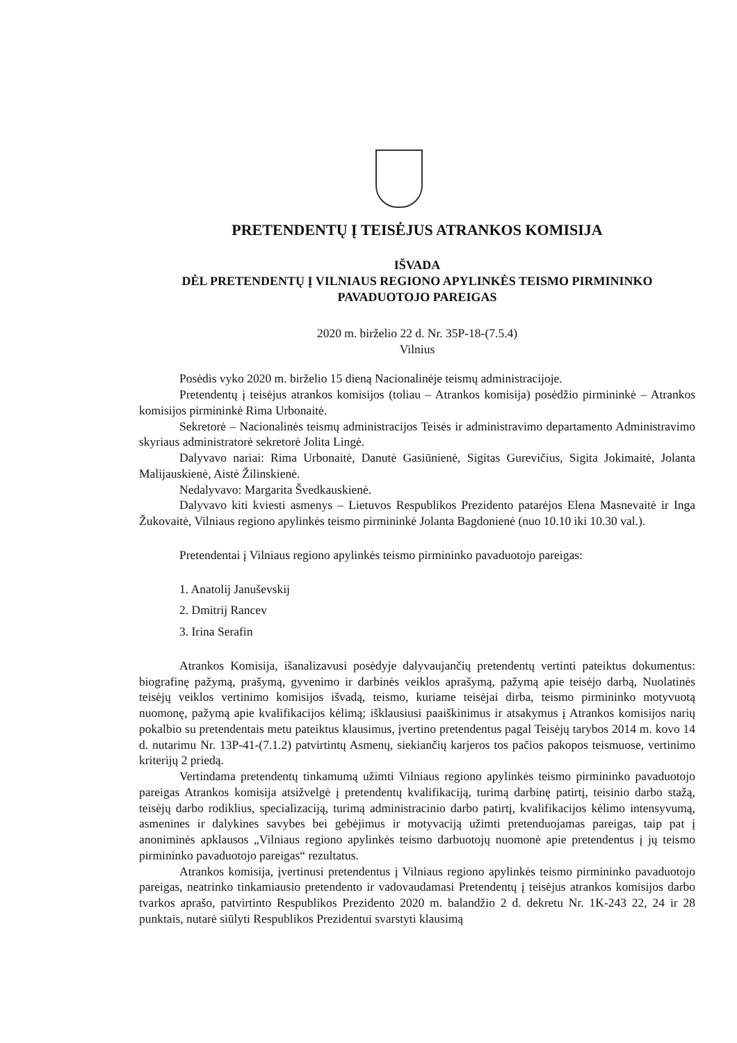PRETENDENTŲ Į TEISĖJUS ATRANKOS KOMISIJA
IŠVADA
DĖL PRETENDENTŲ Į VILNIAUS REGIONO APYLINKĖS TEISMO PIRMININKO PAVADUOTOJO PAREIGAS
2020 m. birželio 22 d. Nr. 35P-18-(7.5.4)
Vilnius
Posėdis vyko 2020 m. birželio 15 dieną Nacionalinėje teismų administracijoje.
Pretendentų į teisėjus atrankos komisijos (toliau – Atrankos komisija) posėdžio pirmininkė – Atrankos komisijos pirmininkė Rima Urbonaitė.
Sekretorė – Nacionalinės teismų administracijos Teisės ir administravimo departamento Administravimo skyriaus administratorė sekretorė Jolita Lingė.
Dalyvavo nariai: Rima Urbonaitė, Danutė Gasiūnienė, Sigitas Gurevičius, Sigita Jokimaitė, Jolanta Malijauskienė, Aistė Žilinskienė.
Nedalyvavo: Margarita Švedkauskienė.
Dalyvavo kiti kviesti asmenys – Lietuvos Respublikos Prezidento patarėjos Elena Masnevaitė ir Inga Žukovaitė, Vilniaus regiono apylinkės teismo pirmininkė Jolanta Bagdonienė (nuo 10.10 iki 10.30 val.).
Pretendentai į Vilniaus regiono apylinkės teismo pirmininko pavaduotojo pareigas:
1. Anatolij Januševskij
2. Dmitrij Rancev
3. Irina Serafin
Atrankos Komisija, išanalizavusi posėdyje dalyvaujančių pretendentų vertinti pateiktus dokumentus: biografinę pažymą, prašymą, gyvenimo ir darbinės veiklos aprašymą, pažymą apie teisėjo darbą, Nuolatinės teisėjų veiklos vertinimo komisijos išvadą, teismo, kuriame teisėjai dirba, teismo pirmininko motyvuotą nuomonę, pažymą apie kvalifikacijos kėlimą; išklausiusi paaiškinimus ir atsakymus į Atrankos komisijos narių pokalbio su pretendentais metu pateiktus klausimus, įvertino pretendentus pagal Teisėjų tarybos 2014 m. kovo 14 d. nutarimu Nr. 13P-41-(7.1.2) patvirtintų Asmenų, siekiančių karjeros tos pačios pakopos teismuose, vertinimo kriterijų 2 priedą.
Vertindama pretendentų tinkamumą užimti Vilniaus regiono apylinkės teismo pirmininko pavaduotojo pareigas Atrankos komisija atsižvelgė į pretendentų kvalifikaciją, turimą darbinę patirtį, teisinio darbo stažą, teisėjų darbo rodiklius, specializaciją, turimą administracinio darbo patirtį, kvalifikacijos kėlimo intensyvumą, asmenines ir dalykines savybes bei gebėjimus ir motyvaciją užimti pretenduojamas pareigas, taip pat į anoniminės apklausos „Vilniaus regiono apylinkės teismo darbuotojų nuomonė apie pretendentus į jų teismo pirmininko pavaduotojo pareigas“ rezultatus.
Atrankos komisija, įvertinusi pretendentus į Vilniaus regiono apylinkės teismo pirmininko pavaduotojo pareigas, neatrinko tinkamiausio pretendento ir vadovaudamasi Pretendentų į teisėjus atrankos komisijos darbo tvarkos aprašo, patvirtinto Respublikos Prezidento 2020 m. balandžio 2 d. dekretu Nr. 1K-243 22, 24 ir 28 punktais, nutarė siūlyti Respublikos Prezidentui svarstyti klausimą